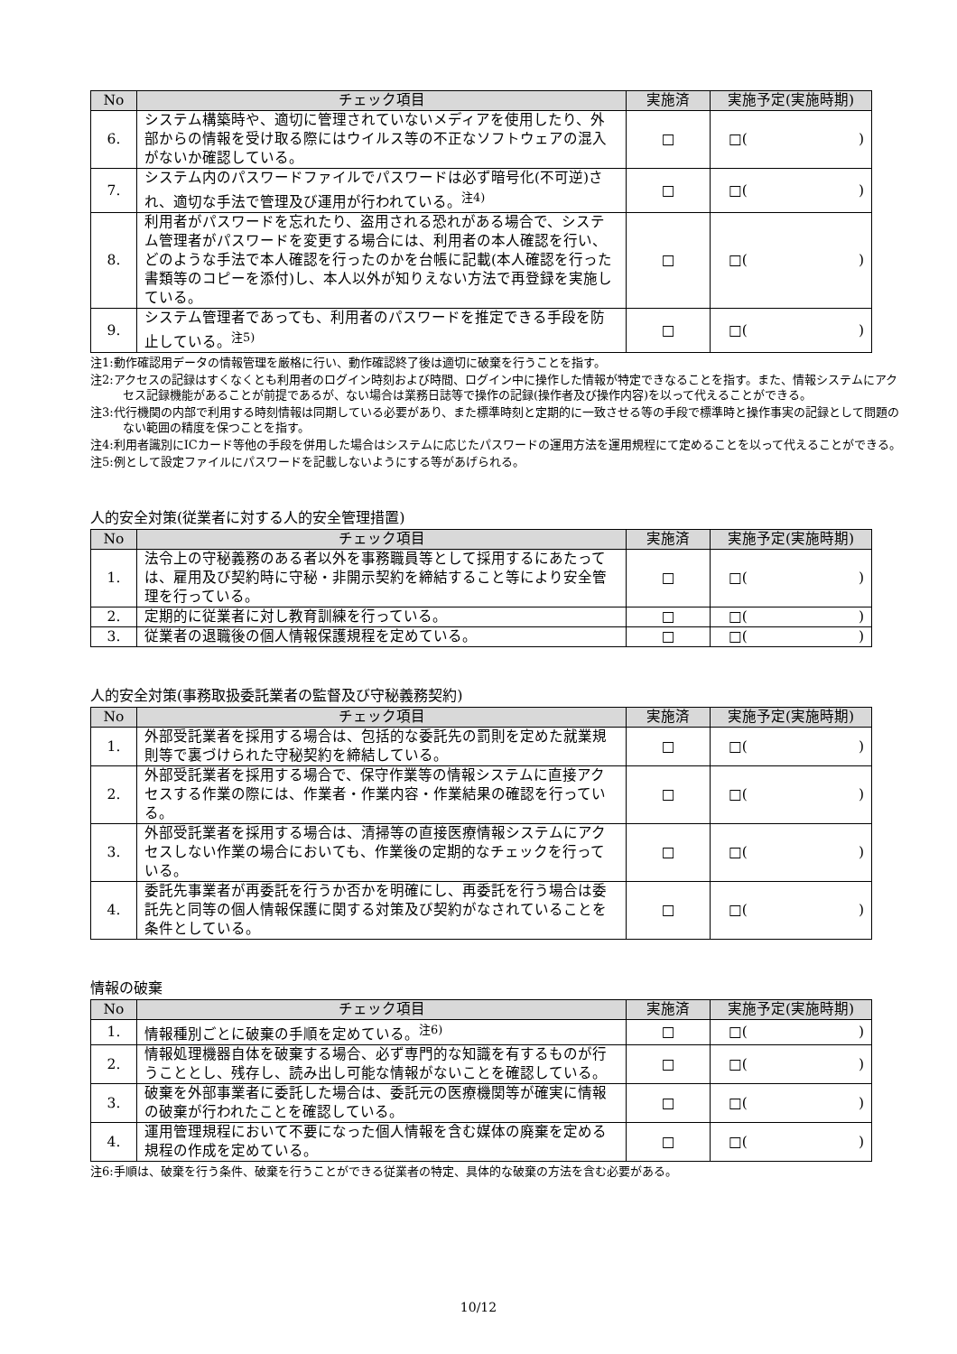| No | チェック項目 | 実施済 | 実施予定(実施時期) |
| --- | --- | --- | --- |
| 6. | システム構築時や、適切に管理されていないメディアを使用したり、外部からの情報を受け取る際にはウイルス等の不正なソフトウェアの混入がないか確認している。 | □ | □( ) |
| 7. | システム内のパスワードファイルでパスワードは必ず暗号化(不可逆)され、適切な手法で管理及び運用が行われている。<sup>注4)</sup> | □ | □( ) |
| 8. | 利用者がパスワードを忘れたり、盗用される恐れがある場合で、システム管理者がパスワードを変更する場合には、利用者の本人確認を行い、どのような手法で本人確認を行ったのかを台帳に記載(本人確認を行った書類等のコピーを添付)し、本人以外が知りえない方法で再登録を実施している。 | □ | □( ) |
| 9. | システム管理者であっても、利用者のパスワードを推定できる手段を防止している。<sup>注5)</sup> | □ | □( ) |
注1:動作確認用データの情報管理を厳格に行い、動作確認終了後は適切に破棄を行うことを指す。
注2:アクセスの記録はすくなくとも利用者のログイン時刻および時間、ログイン中に操作した情報が特定できなることを指す。また、情報システムにアクセス記録機能があることが前提であるが、ない場合は業務日誌等で操作の記録(操作者及び操作内容)を以って代えることができる。
注3:代行機関の内部で利用する時刻情報は同期している必要があり、また標準時刻と定期的に一致させる等の手段で標準時と操作事実の記録として問題のない範囲の精度を保つことを指す。
注4:利用者識別にICカード等他の手段を併用した場合はシステムに応じたパスワードの運用方法を運用規程にて定めることを以って代えることができる。
注5:例として設定ファイルにパスワードを記載しないようにする等があげられる。
人的安全対策(従業者に対する人的安全管理措置)
| No | チェック項目 | 実施済 | 実施予定(実施時期) |
| --- | --- | --- | --- |
| 1. | 法令上の守秘義務のある者以外を事務職員等として採用するにあたっては、雇用及び契約時に守秘・非開示契約を締結すること等により安全管理を行っている。 | □ | □( ) |
| 2. | 定期的に従業者に対し教育訓練を行っている。 | □ | □( ) |
| 3. | 従業者の退職後の個人情報保護規程を定めている。 | □ | □( ) |
人的安全対策(事務取扱委託業者の監督及び守秘義務契約)
| No | チェック項目 | 実施済 | 実施予定(実施時期) |
| --- | --- | --- | --- |
| 1. | 外部受託業者を採用する場合は、包括的な委託先の罰則を定めた就業規則等で裏づけられた守秘契約を締結している。 | □ | □( ) |
| 2. | 外部受託業者を採用する場合で、保守作業等の情報システムに直接アクセスする作業の際には、作業者・作業内容・作業結果の確認を行っている。 | □ | □( ) |
| 3. | 外部受託業者を採用する場合は、清掃等の直接医療情報システムにアクセスしない作業の場合においても、作業後の定期的なチェックを行っている。 | □ | □( ) |
| 4. | 委託先事業者が再委託を行うか否かを明確にし、再委託を行う場合は委託先と同等の個人情報保護に関する対策及び契約がなされていることを条件としている。 | □ | □( ) |
情報の破棄
| No | チェック項目 | 実施済 | 実施予定(実施時期) |
| --- | --- | --- | --- |
| 1. | 情報種別ごとに破棄の手順を定めている。<sup>注6)</sup> | □ | □( ) |
| 2. | 情報処理機器自体を破棄する場合、必ず専門的な知識を有するものが行うこととし、残存し、読み出し可能な情報がないことを確認している。 | □ | □( ) |
| 3. | 破棄を外部事業者に委託した場合は、委託元の医療機関等が確実に情報の破棄が行われたことを確認している。 | □ | □( ) |
| 4. | 運用管理規程において不要になった個人情報を含む媒体の廃棄を定める規程の作成を定めている。 | □ | □( ) |
注6:手順は、破棄を行う条件、破棄を行うことができる従業者の特定、具体的な破棄の方法を含む必要がある。
10/12